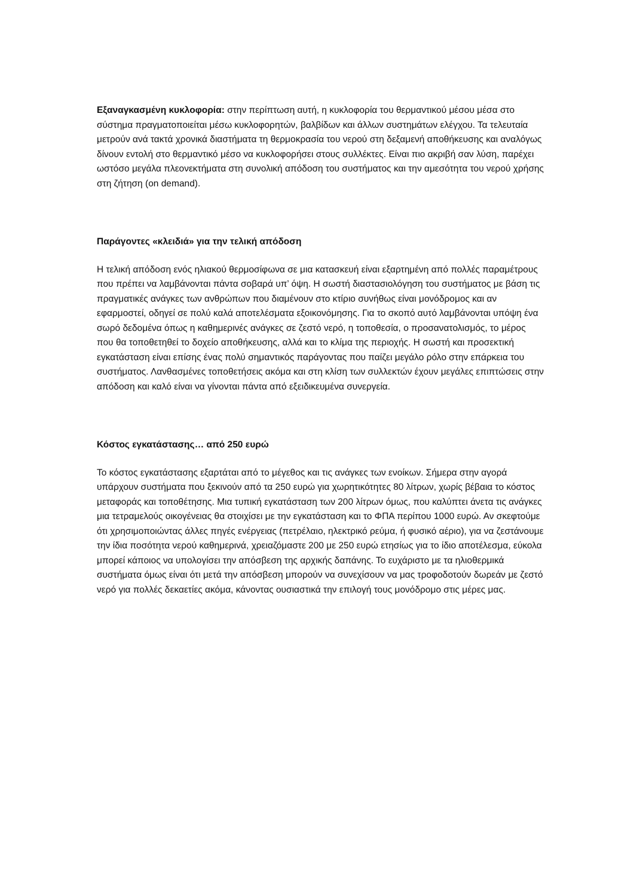Εξαναγκασμένη κυκλοφορία: στην περίπτωση αυτή, η κυκλοφορία του θερμαντικού μέσου μέσα στο σύστημα πραγματοποιείται μέσω κυκλοφορητών, βαλβίδων και άλλων συστημάτων ελέγχου. Τα τελευταία μετρούν ανά τακτά χρονικά διαστήματα τη θερμοκρασία του νερού στη δεξαμενή αποθήκευσης και αναλόγως δίνουν εντολή στο θερμαντικό μέσο να κυκλοφορήσει στους συλλέκτες. Είναι πιο ακριβή σαν λύση, παρέχει ωστόσο μεγάλα πλεονεκτήματα στη συνολική απόδοση του συστήματος και την αμεσότητα του νερού χρήσης στη ζήτηση (on demand).
Παράγοντες «κλειδιά» για την τελική απόδοση
Η τελική απόδοση ενός ηλιακού θερμοσίφωνα σε μια κατασκευή είναι εξαρτημένη από πολλές παραμέτρους που πρέπει να λαμβάνονται πάντα σοβαρά υπ’ όψη. Η σωστή διαστασιολόγηση του συστήματος με βάση τις πραγματικές ανάγκες των ανθρώπων που διαμένουν στο κτίριο συνήθως είναι μονόδρομος και αν εφαρμοστεί, οδηγεί σε πολύ καλά αποτελέσματα εξοικονόμησης. Για το σκοπό αυτό λαμβάνονται υπόψη ένα σωρό δεδομένα όπως η καθημερινές ανάγκες σε ζεστό νερό, η τοποθεσία, ο προσανατολισμός, το μέρος που θα τοποθετηθεί το δοχείο αποθήκευσης, αλλά και το κλίμα της περιοχής. Η σωστή και προσεκτική εγκατάσταση είναι επίσης ένας πολύ σημαντικός παράγοντας που παίζει μεγάλο ρόλο στην επάρκεια του συστήματος. Λανθασμένες τοποθετήσεις ακόμα και στη κλίση των συλλεκτών έχουν μεγάλες επιπτώσεις στην απόδοση και καλό είναι να γίνονται πάντα από εξειδικευμένα συνεργεία.
Κόστος εγκατάστασης… από 250 ευρώ
Το κόστος εγκατάστασης εξαρτάται από το μέγεθος και τις ανάγκες των ενοίκων. Σήμερα στην αγορά υπάρχουν συστήματα που ξεκινούν από τα 250 ευρώ για χωρητικότητες 80 λίτρων, χωρίς βέβαια το κόστος μεταφοράς και τοποθέτησης. Μια τυπική εγκατάσταση των 200 λίτρων όμως, που καλύπτει άνετα τις ανάγκες μια τετραμελούς οικογένειας θα στοιχίσει με την εγκατάσταση και το ΦΠΑ περίπου 1000 ευρώ. Αν σκεφτούμε ότι χρησιμοποιώντας άλλες πηγές ενέργειας (πετρέλαιο, ηλεκτρικό ρεύμα, ή φυσικό αέριο), για να ζεστάνουμε την ίδια ποσότητα νερού καθημερινά, χρειαζόμαστε 200 με 250 ευρώ ετησίως για το ίδιο αποτέλεσμα, εύκολα μπορεί κάποιος να υπολογίσει την απόσβεση της αρχικής δαπάνης. Το ευχάριστο με τα ηλιοθερμικά συστήματα όμως είναι ότι μετά την απόσβεση μπορούν να συνεχίσουν να μας τροφοδοτούν δωρεάν με ζεστό νερό για πολλές δεκαετίες ακόμα, κάνοντας ουσιαστικά την επιλογή τους μονόδρομο στις μέρες μας.